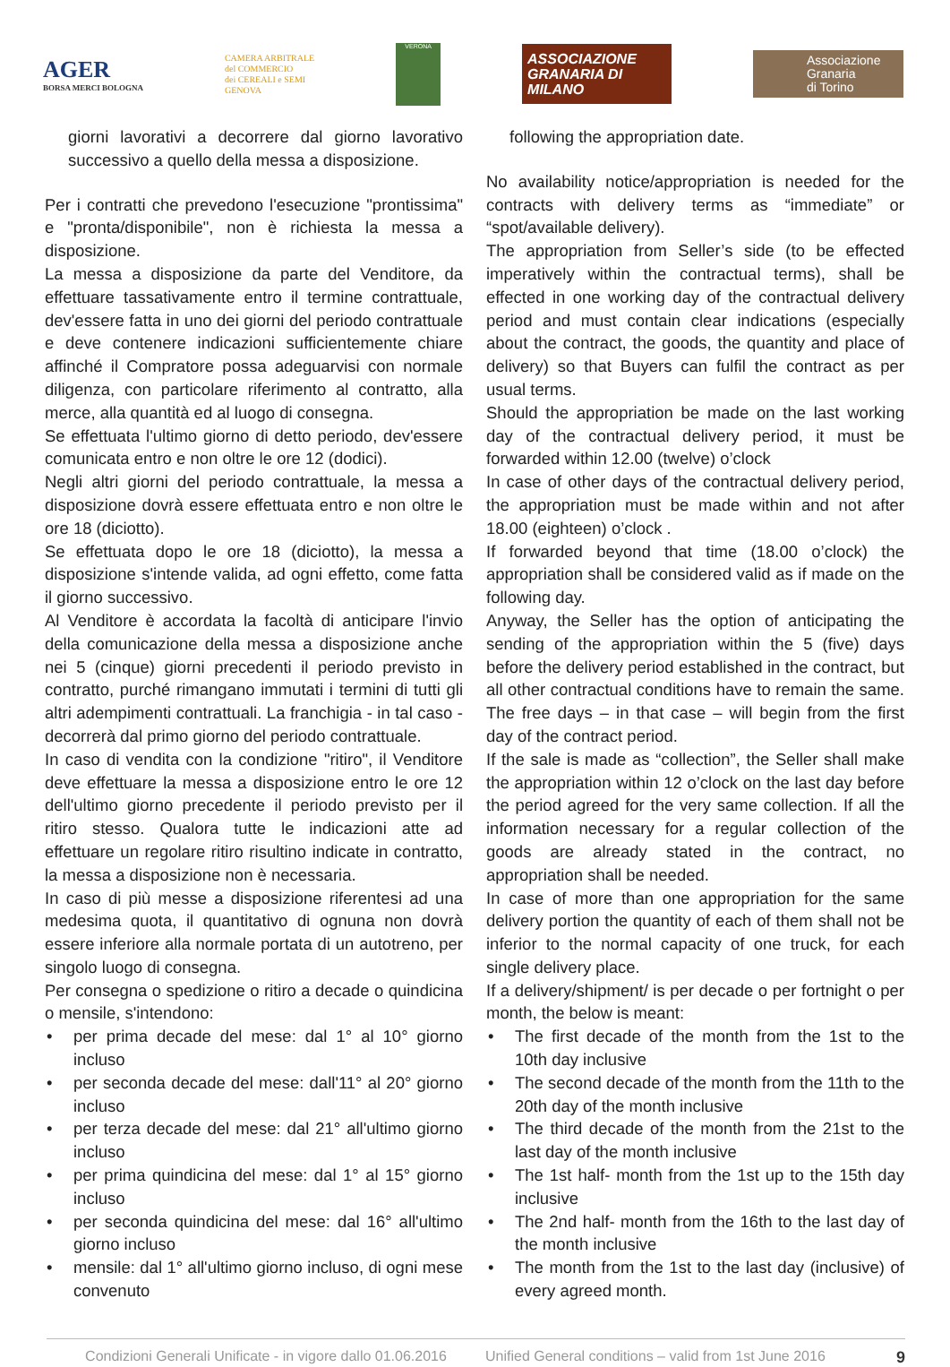AGER
BORSA MERCI BOLOGNA
CAMERA ARBITRALE
del COMMERCIO
dei CEREALI e SEMI
GENOVA
VERONA
ASSOCIAZIONE
GRANARIA DI MILANO
Associazione
Granaria
di Torino
giorni lavorativi a decorrere dal giorno lavorativo successivo a quello della messa a disposizione.
Per i contratti che prevedono l'esecuzione "prontissima" e "pronta/disponibile", non è richiesta la messa a disposizione.
La messa a disposizione da parte del Venditore, da effettuare tassativamente entro il termine contrattuale, dev'essere fatta in uno dei giorni del periodo contrattuale e deve contenere indicazioni sufficientemente chiare affinché il Compratore possa adeguarvisi con normale diligenza, con particolare riferimento al contratto, alla merce, alla quantità ed al luogo di consegna.
Se effettuata l'ultimo giorno di detto periodo, dev'essere comunicata entro e non oltre le ore 12 (dodici).
Negli altri giorni del periodo contrattuale, la messa a disposizione dovrà essere effettuata entro e non oltre le ore 18 (diciotto).
Se effettuata dopo le ore 18 (diciotto), la messa a disposizione s'intende valida, ad ogni effetto, come fatta il giorno successivo.
Al Venditore è accordata la facoltà di anticipare l'invio della comunicazione della messa a disposizione anche nei 5 (cinque) giorni precedenti il periodo previsto in contratto, purché rimangano immutati i termini di tutti gli altri adempimenti contrattuali. La franchigia - in tal caso - decorrerà dal primo giorno del periodo contrattuale.
In caso di vendita con la condizione "ritiro", il Venditore deve effettuare la messa a disposizione entro le ore 12 dell'ultimo giorno precedente il periodo previsto per il ritiro stesso. Qualora tutte le indicazioni atte ad effettuare un regolare ritiro risultino indicate in contratto, la messa a disposizione non è necessaria.
In caso di più messe a disposizione riferentesi ad una medesima quota, il quantitativo di ognuna non dovrà essere inferiore alla normale portata di un autotreno, per singolo luogo di consegna.
Per consegna o spedizione o ritiro a decade o quindicina o mensile, s'intendono:
• per prima decade del mese: dal 1° al 10° giorno incluso
• per seconda decade del mese: dall'11° al 20° giorno incluso
• per terza decade del mese: dal 21° all'ultimo giorno incluso
• per prima quindicina del mese: dal 1° al 15° giorno incluso
• per seconda quindicina del mese: dal 16° all'ultimo giorno incluso
• mensile: dal 1° all'ultimo giorno incluso, di ogni mese convenuto
following the appropriation date.
No availability notice/appropriation is needed for the contracts with delivery terms as “immediate” or “spot/available delivery).
The appropriation from Seller’s side (to be effected imperatively within the contractual terms), shall be effected in one working day of the contractual delivery period and must contain clear indications (especially about the contract, the goods, the quantity and place of delivery) so that Buyers can fulfil the contract as per usual terms.
Should the appropriation be made on the last working day of the contractual delivery period, it must be forwarded within 12.00 (twelve) o’clock
In case of other days of the contractual delivery period, the appropriation must be made within and not after 18.00 (eighteen) o’clock .
If forwarded beyond that time (18.00 o’clock) the appropriation shall be considered valid as if made on the following day.
Anyway, the Seller has the option of anticipating the sending of the appropriation within the 5 (five) days before the delivery period established in the contract, but all other contractual conditions have to remain the same. The free days – in that case – will begin from the first day of the contract period.
If the sale is made as “collection”, the Seller shall make the appropriation within 12 o’clock on the last day before the period agreed for the very same collection. If all the information necessary for a regular collection of the goods are already stated in the contract, no appropriation shall be needed.
In case of more than one appropriation for the same delivery portion the quantity of each of them shall not be inferior to the normal capacity of one truck, for each single delivery place.
If a delivery/shipment/ is per decade o per fortnight o per month, the below is meant:
• The first decade of the month from the 1st to the 10th day inclusive
• The second decade of the month from the 11th to the 20th day of the month inclusive
• The third decade of the month from the 21st to the last day of the month inclusive
• The 1st half- month from the 1st up to the 15th day inclusive
• The 2nd half- month from the 16th to the last day of the month inclusive
• The month from the 1st to the last day (inclusive) of every agreed month.
Condizioni Generali Unificate - in vigore dallo 01.06.2016 Unified General conditions – valid from 1st June 2016 9